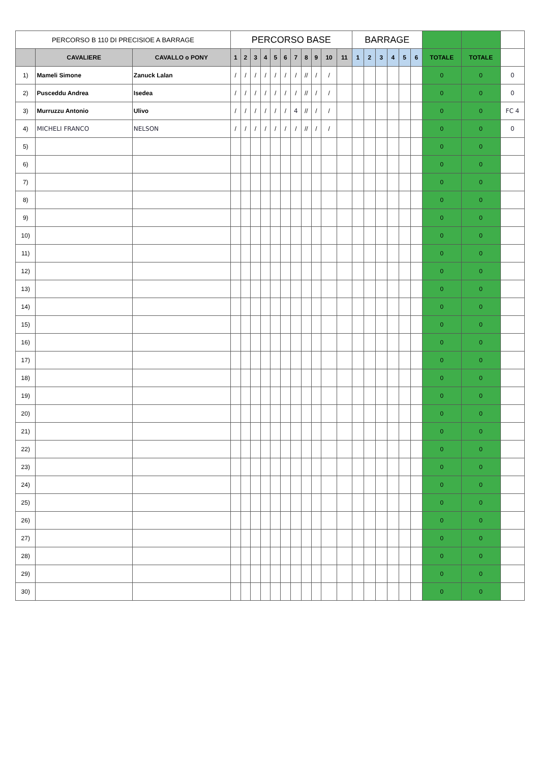| PERCORSO B 110 DI PRECISIOE A BARRAGE | | | PERCORSO BASE | | | | | | | | | | | BARRAGE | | | | | | | | |
| --- | --- | --- | --- | --- | --- | --- | --- | --- | --- | --- | --- | --- | --- | --- | --- | --- | --- | --- | --- | --- | --- | --- |
| | CAVALIERE | CAVALLO o PONY | 1 | 2 | 3 | 4 | 5 | 6 | 7 | 8 | 9 | 10 | 11 | 1 | 2 | 3 | 4 | 5 | 6 | TOTALE | TOTALE | |
| 1) | Mameli Simone | Zanuck Lalan | / | / | / | / | / | / | / | // | / | / | | | | | | | | 0 | 0 | 0 |
| 2) | Pusceddu Andrea | Isedea | / | / | / | / | / | / | / | // | / | / | | | | | | | | 0 | 0 | 0 |
| 3) | Murruzzu Antonio | Ulivo | / | / | / | / | / | / | 4 | // | / | / | | | | | | | | 0 | 0 | FC 4 |
| 4) | MICHELI FRANCO | NELSON | / | / | / | / | / | / | / | // | / | / | | | | | | | | 0 | 0 | 0 |
| 5) | | | | | | | | | | | | | | | | | | | | 0 | 0 | |
| 6) | | | | | | | | | | | | | | | | | | | | 0 | 0 | |
| 7) | | | | | | | | | | | | | | | | | | | | 0 | 0 | |
| 8) | | | | | | | | | | | | | | | | | | | | 0 | 0 | |
| 9) | | | | | | | | | | | | | | | | | | | | 0 | 0 | |
| 10) | | | | | | | | | | | | | | | | | | | | 0 | 0 | |
| 11) | | | | | | | | | | | | | | | | | | | | 0 | 0 | |
| 12) | | | | | | | | | | | | | | | | | | | | 0 | 0 | |
| 13) | | | | | | | | | | | | | | | | | | | | 0 | 0 | |
| 14) | | | | | | | | | | | | | | | | | | | | 0 | 0 | |
| 15) | | | | | | | | | | | | | | | | | | | | 0 | 0 | |
| 16) | | | | | | | | | | | | | | | | | | | | 0 | 0 | |
| 17) | | | | | | | | | | | | | | | | | | | | 0 | 0 | |
| 18) | | | | | | | | | | | | | | | | | | | | 0 | 0 | |
| 19) | | | | | | | | | | | | | | | | | | | | 0 | 0 | |
| 20) | | | | | | | | | | | | | | | | | | | | 0 | 0 | |
| 21) | | | | | | | | | | | | | | | | | | | | 0 | 0 | |
| 22) | | | | | | | | | | | | | | | | | | | | 0 | 0 | |
| 23) | | | | | | | | | | | | | | | | | | | | 0 | 0 | |
| 24) | | | | | | | | | | | | | | | | | | | | 0 | 0 | |
| 25) | | | | | | | | | | | | | | | | | | | | 0 | 0 | |
| 26) | | | | | | | | | | | | | | | | | | | | 0 | 0 | |
| 27) | | | | | | | | | | | | | | | | | | | | 0 | 0 | |
| 28) | | | | | | | | | | | | | | | | | | | | 0 | 0 | |
| 29) | | | | | | | | | | | | | | | | | | | | 0 | 0 | |
| 30) | | | | | | | | | | | | | | | | | | | | 0 | 0 | |